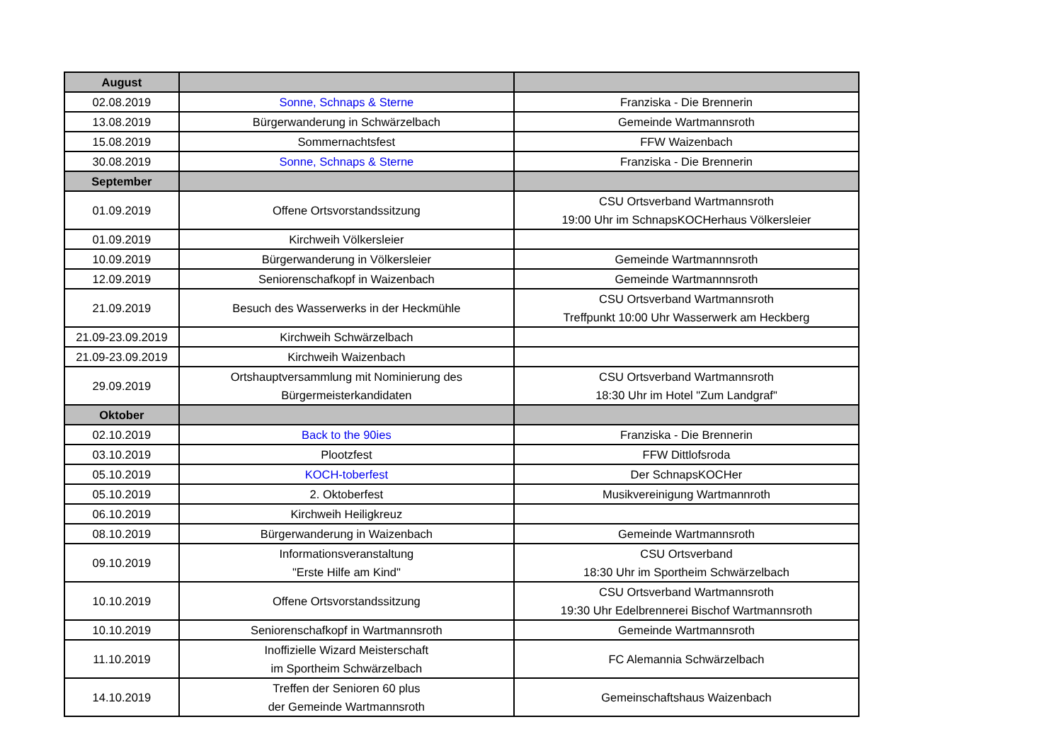| August | | |
| --- | --- | --- |
| 02.08.2019 | Sonne, Schnaps & Sterne | Franziska - Die Brennerin |
| 13.08.2019 | Bürgerwanderung in Schwärzelbach | Gemeinde Wartmannsroth |
| 15.08.2019 | Sommernachtsfest | FFW Waizenbach |
| 30.08.2019 | Sonne, Schnaps & Sterne | Franziska - Die Brennerin |
| September | | |
| 01.09.2019 | Offene Ortsvorstandssitzung | CSU Ortsverband Wartmannsroth 19:00 Uhr im SchnapsKOCHerhaus Völkersleier |
| 01.09.2019 | Kirchweih Völkersleier | |
| 10.09.2019 | Bürgerwanderung in Völkersleier | Gemeinde Wartmannnsroth |
| 12.09.2019 | Seniorenschafkopf in Waizenbach | Gemeinde Wartmannnsroth |
| 21.09.2019 | Besuch des Wasserwerks in der Heckmühle | CSU Ortsverband Wartmannsroth Treffpunkt 10:00 Uhr Wasserwerk am Heckberg |
| 21.09-23.09.2019 | Kirchweih Schwärzelbach | |
| 21.09-23.09.2019 | Kirchweih Waizenbach | |
| 29.09.2019 | Ortshauptversammlung mit Nominierung des Bürgermeisterkandidaten | CSU Ortsverband Wartmannsroth 18:30 Uhr im Hotel "Zum Landgraf" |
| Oktober | | |
| 02.10.2019 | Back to the 90ies | Franziska - Die Brennerin |
| 03.10.2019 | Plootzfest | FFW Dittlofsroda |
| 05.10.2019 | KOCH-toberfest | Der SchnapsKOCHer |
| 05.10.2019 | 2. Oktoberfest | Musikvereinigung Wartmannroth |
| 06.10.2019 | Kirchweih Heiligkreuz | |
| 08.10.2019 | Bürgerwanderung in Waizenbach | Gemeinde Wartmannsroth |
| 09.10.2019 | Informationsveranstaltung "Erste Hilfe am Kind" | CSU Ortsverband 18:30 Uhr im Sportheim Schwärzelbach |
| 10.10.2019 | Offene Ortsvorstandssitzung | CSU Ortsverband Wartmannsroth 19:30 Uhr Edelbrennerei Bischof Wartmannsroth |
| 10.10.2019 | Seniorenschafkopf in Wartmannsroth | Gemeinde Wartmannsroth |
| 11.10.2019 | Inoffizielle Wizard Meisterschaft im Sportheim Schwärzelbach | FC Alemannia Schwärzelbach |
| 14.10.2019 | Treffen der Senioren 60 plus der Gemeinde Wartmannsroth | Gemeinschaftshaus Waizenbach |